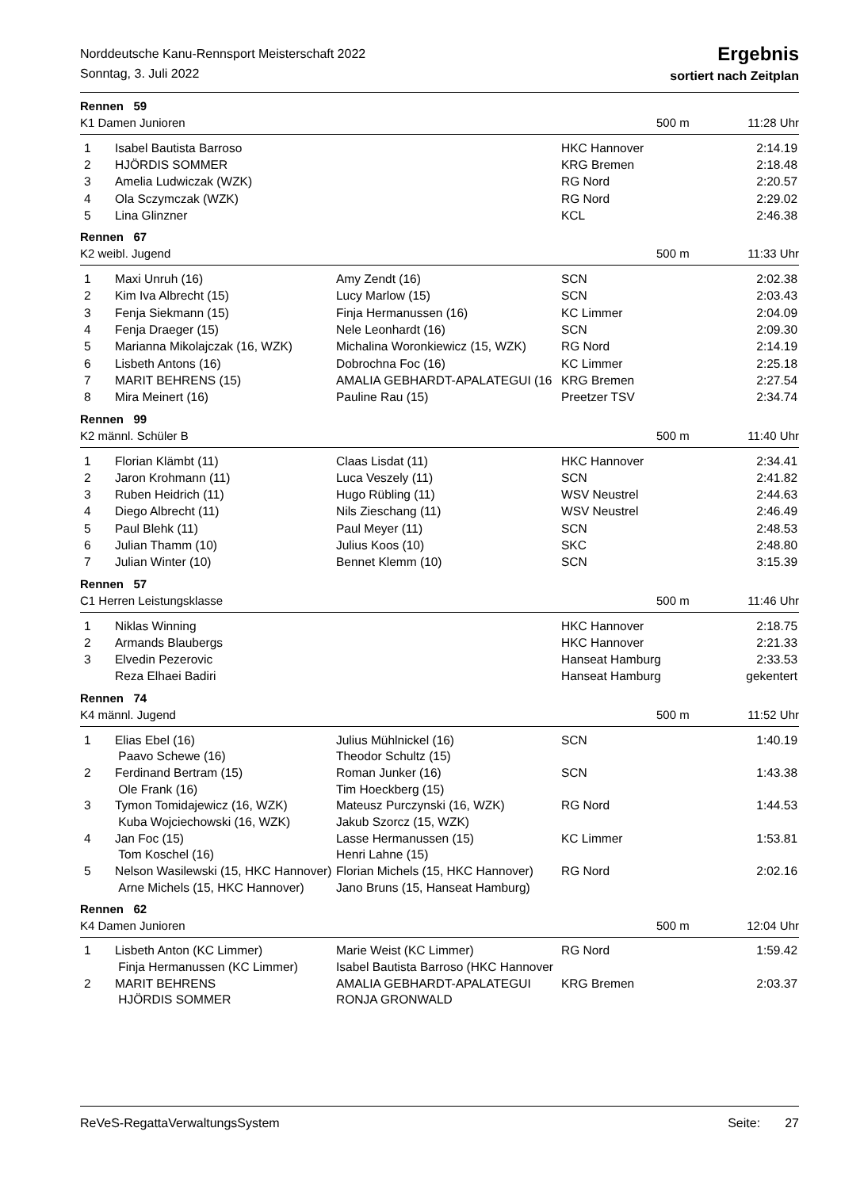Norddeutsche Kanu-Rennsport Meisterschaft 2022
Sonntag, 3. Juli 2022
Ergebnis
sortiert nach Zeitplan
Rennen 59
K1 Damen Junioren 500 m 11:28 Uhr
| 1 | Isabel Bautista Barroso | | HKC Hannover | 2:14.19 |
| 2 | HJÖRDIS SOMMER | | KRG Bremen | 2:18.48 |
| 3 | Amelia Ludwiczak (WZK) | | RG Nord | 2:20.57 |
| 4 | Ola Sczymczak (WZK) | | RG Nord | 2:29.02 |
| 5 | Lina Glinzner | | KCL | 2:46.38 |
Rennen 67
K2 weibl. Jugend 500 m 11:33 Uhr
| 1 | Maxi Unruh (16) | Amy Zendt (16) | SCN | 2:02.38 |
| 2 | Kim Iva Albrecht (15) | Lucy Marlow (15) | SCN | 2:03.43 |
| 3 | Fenja Siekmann (15) | Finja Hermanussen (16) | KC Limmer | 2:04.09 |
| 4 | Fenja Draeger (15) | Nele Leonhardt (16) | SCN | 2:09.30 |
| 5 | Marianna Mikolajczak (16, WZK) | Michalina Woronkiewicz (15, WZK) | RG Nord | 2:14.19 |
| 6 | Lisbeth Antons (16) | Dobrochna Foc (16) | KC Limmer | 2:25.18 |
| 7 | MARIT BEHRENS (15) | AMALIA GEBHARDT-APALATEGUI (16 | KRG Bremen | 2:27.54 |
| 8 | Mira Meinert (16) | Pauline Rau (15) | Preetzer TSV | 2:34.74 |
Rennen 99
K2 männl. Schüler B 500 m 11:40 Uhr
| 1 | Florian Klämbt (11) | Claas Lisdat (11) | HKC Hannover | 2:34.41 |
| 2 | Jaron Krohmann (11) | Luca Veszely (11) | SCN | 2:41.82 |
| 3 | Ruben Heidrich (11) | Hugo Rübling (11) | WSV Neustrel | 2:44.63 |
| 4 | Diego Albrecht (11) | Nils Zieschang (11) | WSV Neustrel | 2:46.49 |
| 5 | Paul Blehk (11) | Paul Meyer (11) | SCN | 2:48.53 |
| 6 | Julian Thamm (10) | Julius Koos (10) | SKC | 2:48.80 |
| 7 | Julian Winter (10) | Bennet Klemm (10) | SCN | 3:15.39 |
Rennen 57
C1 Herren Leistungsklasse 500 m 11:46 Uhr
| 1 | Niklas Winning | | HKC Hannover | 2:18.75 |
| 2 | Armands Blaubergs | | HKC Hannover | 2:21.33 |
| 3 | Elvedin Pezerovic | | Hanseat Hamburg | 2:33.53 |
| | Reza Elhaei Badiri | | Hanseat Hamburg | gekentert |
Rennen 74
K4 männl. Jugend 500 m 11:52 Uhr
| 1 | Elias Ebel (16) | Julius Mühlnickel (16) | SCN | 1:40.19 |
| | Paavo Schewe (16) | Theodor Schultz (15) | | |
| 2 | Ferdinand Bertram (15) | Roman Junker (16) | SCN | 1:43.38 |
| | Ole Frank (16) | Tim Hoeckberg (15) | | |
| 3 | Tymon Tomidajewicz (16, WZK) | Mateusz Purczynski (16, WZK) | RG Nord | 1:44.53 |
| | Kuba Wojciechowski (16, WZK) | Jakub Szorcz (15, WZK) | | |
| 4 | Jan Foc (15) | Lasse Hermanussen (15) | KC Limmer | 1:53.81 |
| | Tom Koschel (16) | Henri Lahne (15) | | |
| 5 | Nelson Wasilewski (15, HKC Hannover) | Florian Michels (15, HKC Hannover) | RG Nord | 2:02.16 |
| | Arne Michels (15, HKC Hannover) | Jano Bruns (15, Hanseat Hamburg) | | |
Rennen 62
K4 Damen Junioren 500 m 12:04 Uhr
| 1 | Lisbeth Anton (KC Limmer) | Marie Weist (KC Limmer) | RG Nord | 1:59.42 |
| | Finja Hermanussen (KC Limmer) | Isabel Bautista Barroso (HKC Hannover | | |
| 2 | MARIT BEHRENS | AMALIA GEBHARDT-APALATEGUI | KRG Bremen | 2:03.37 |
| | HJÖRDIS SOMMER | RONJA GRONWALD | | |
ReVeS-RegattaVerwaltungsSystem Seite: 27